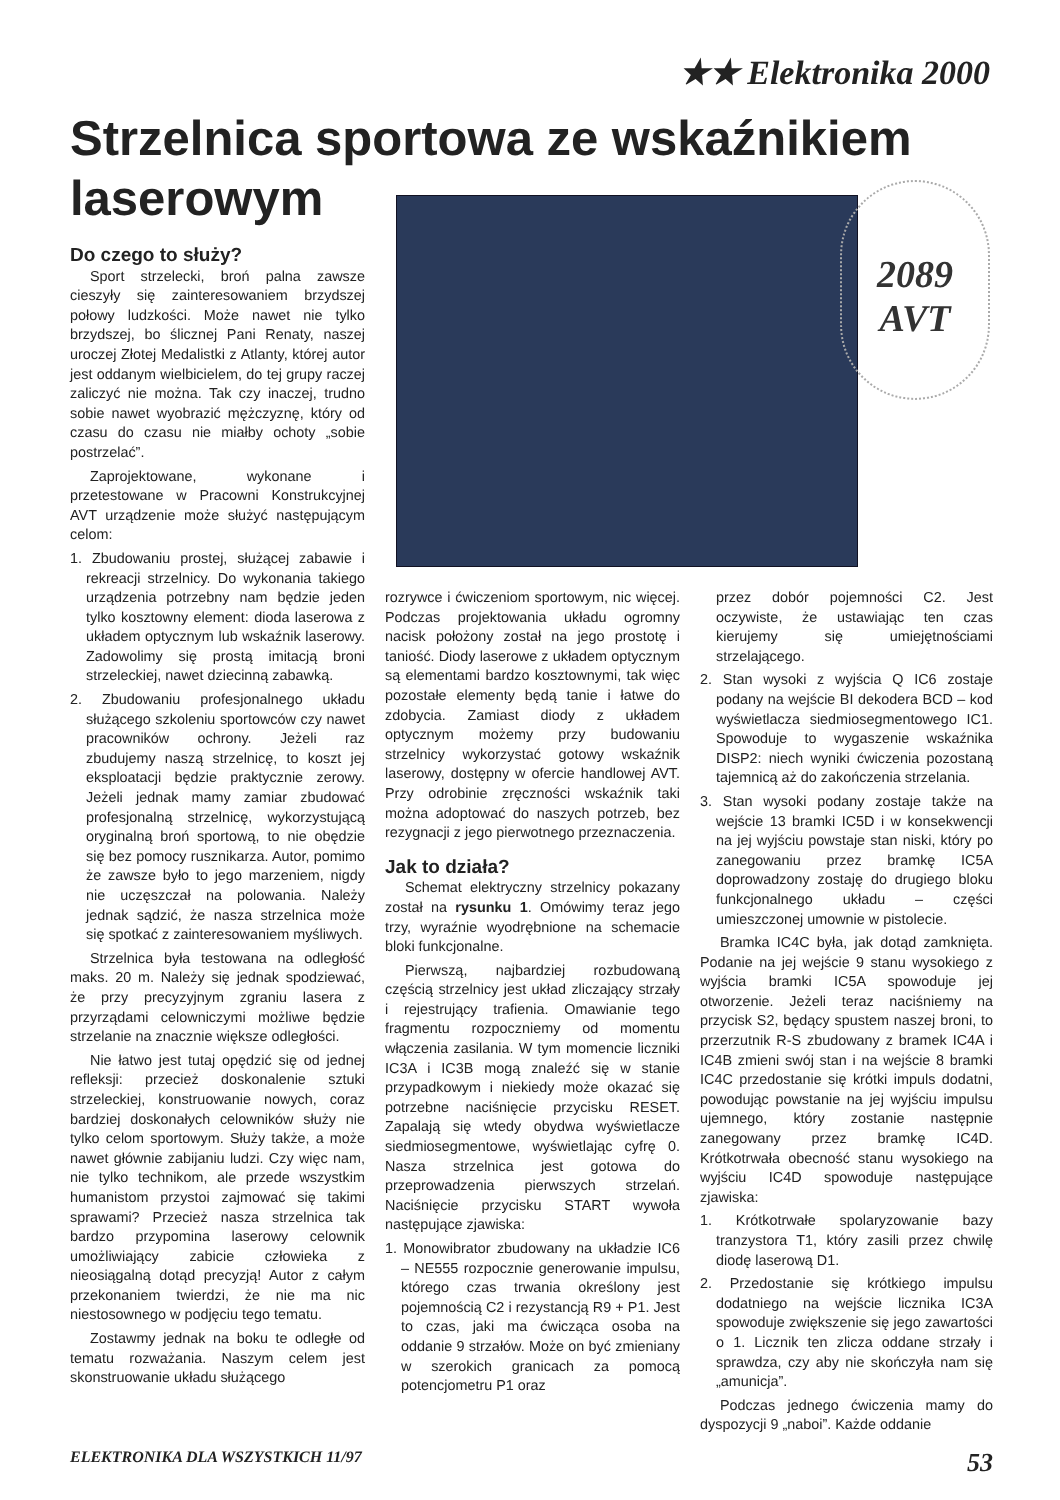★★ Elektronika 2000
Strzelnica sportowa ze wskaźnikiem laserowym
2089
AVT
Do czego to służy?
Sport strzelecki, broń palna zawsze cieszyły się zainteresowaniem brzydszej połowy ludzkości. Może nawet nie tylko brzydszej, bo ślicznej Pani Renaty, naszej uroczej Złotej Medalistki z Atlanty, której autor jest oddanym wielbicielem, do tej grupy raczej zaliczyć nie można. Tak czy inaczej, trudno sobie nawet wyobrazić mężczyznę, który od czasu do czasu nie miałby ochoty „sobie postrzelać”.
Zaprojektowane, wykonane i przetestowane w Pracowni Konstrukcyjnej AVT urządzenie może służyć następującym celom:
1. Zbudowaniu prostej, służącej zabawie i rekreacji strzelnicy. Do wykonania takiego urządzenia potrzebny nam będzie jeden tylko kosztowny element: dioda laserowa z układem optycznym lub wskaźnik laserowy. Zadowolimy się prostą imitacją broni strzeleckiej, nawet dziecinną zabawką.
2. Zbudowaniu profesjonalnego układu służącego szkoleniu sportowców czy nawet pracowników ochrony. Jeżeli raz zbudujemy naszą strzelnicę, to koszt jej eksploatacji będzie praktycznie zerowy. Jeżeli jednak mamy zamiar zbudować profesjonalną strzelnicę, wykorzystującą oryginalną broń sportową, to nie obędzie się bez pomocy rusznikarza. Autor, pomimo że zawsze było to jego marzeniem, nigdy nie uczęszczał na polowania. Należy jednak sądzić, że nasza strzelnica może się spotkać z zainteresowaniem myśliwych.
Strzelnica była testowana na odległość maks. 20 m. Należy się jednak spodziewać, że przy precyzyjnym zgraniu lasera z przyrządami celowniczymi możliwe będzie strzelanie na znacznie większe odległości.
Nie łatwo jest tutaj opędzić się od jednej refleksji: przecież doskonalenie sztuki strzeleckiej, konstruowanie nowych, coraz bardziej doskonałych celowników służy nie tylko celom sportowym. Służy także, a może nawet głównie zabijaniu ludzi. Czy więc nam, nie tylko technikom, ale przede wszystkim humanistom przystoi zajmować się takimi sprawami? Przecież nasza strzelnica tak bardzo przypomina laserowy celownik umożliwiający zabicie człowieka z nieosiągalną dotąd precyzją! Autor z całym przekonaniem twierdzi, że nie ma nic niestosownego w podjęciu tego tematu.
Zostawmy jednak na boku te odległe od tematu rozważania. Naszym celem jest skonstruowanie układu służącego
rozrywce i ćwiczeniom sportowym, nic więcej. Podczas projektowania układu ogromny nacisk położony został na jego prostotę i taniość. Diody laserowe z układem optycznym są elementami bardzo kosztownymi, tak więc pozostałe elementy będą tanie i łatwe do zdobycia. Zamiast diody z układem optycznym możemy przy budowaniu strzelnicy wykorzystać gotowy wskaźnik laserowy, dostępny w ofercie handlowej AVT. Przy odrobinie zręczności wskaźnik taki można adoptować do naszych potrzeb, bez rezygnacji z jego pierwotnego przeznaczenia.
Jak to działa?
Schemat elektryczny strzelnicy pokazany został na rysunku 1. Omówimy teraz jego trzy, wyraźnie wyodrębnione na schemacie bloki funkcjonalne.
Pierwszą, najbardziej rozbudowaną częścią strzelnicy jest układ zliczający strzały i rejestrujący trafienia. Omawianie tego fragmentu rozpoczniemy od momentu włączenia zasilania. W tym momencie liczniki IC3A i IC3B mogą znaleźć się w stanie przypadkowym i niekiedy może okazać się potrzebne naciśnięcie przycisku RESET. Zapalają się wtedy obydwa wyświetlacze siedmiosegmentowe, wyświetlając cyfrę 0. Nasza strzelnica jest gotowa do przeprowadzenia pierwszych strzelań. Naciśnięcie przycisku START wywoła następujące zjawiska:
1. Monowibrator zbudowany na układzie IC6 – NE555 rozpocznie generowanie impulsu, którego czas trwania określony jest pojemnością C2 i rezystancją R9 + P1. Jest to czas, jaki ma ćwicząca osoba na oddanie 9 strzałów. Może on być zmieniany w szerokich granicach za pomocą potencjometru P1 oraz
przez dobór pojemności C2. Jest oczywiste, że ustawiając ten czas kierujemy się umiejętnościami strzelającego.
2. Stan wysoki z wyjścia Q IC6 zostaje podany na wejście BI dekodera BCD – kod wyświetlacza siedmiosegmentowego IC1. Spowoduje to wygaszenie wskaźnika DISP2: niech wyniki ćwiczenia pozostaną tajemnicą aż do zakończenia strzelania.
3. Stan wysoki podany zostaje także na wejście 13 bramki IC5D i w konsekwencji na jej wyjściu powstaje stan niski, który po zanegowaniu przez bramkę IC5A doprowadzony zostaję do drugiego bloku funkcjonalnego układu – części umieszczonej umownie w pistolecie.
Bramka IC4C była, jak dotąd zamknięta. Podanie na jej wejście 9 stanu wysokiego z wyjścia bramki IC5A spowoduje jej otworzenie. Jeżeli teraz naciśniemy na przycisk S2, będący spustem naszej broni, to przerzutnik R-S zbudowany z bramek IC4A i IC4B zmieni swój stan i na wejście 8 bramki IC4C przedostanie się krótki impuls dodatni, powodując powstanie na jej wyjściu impulsu ujemnego, który zostanie następnie zanegowany przez bramkę IC4D. Krótkotrwała obecność stanu wysokiego na wyjściu IC4D spowoduje następujące zjawiska:
1. Krótkotrwałe spolaryzowanie bazy tranzystora T1, który zasili przez chwilę diodę laserową D1.
2. Przedostanie się krótkiego impulsu dodatniego na wejście licznika IC3A spowoduje zwiększenie się jego zawartości o 1. Licznik ten zlicza oddane strzały i sprawdza, czy aby nie skończyła nam się „amunicja”.
Podczas jednego ćwiczenia mamy do dyspozycji 9 „naboi”. Każde oddanie
ELEKTRONIKA DLA WSZYSTKICH 11/97 53